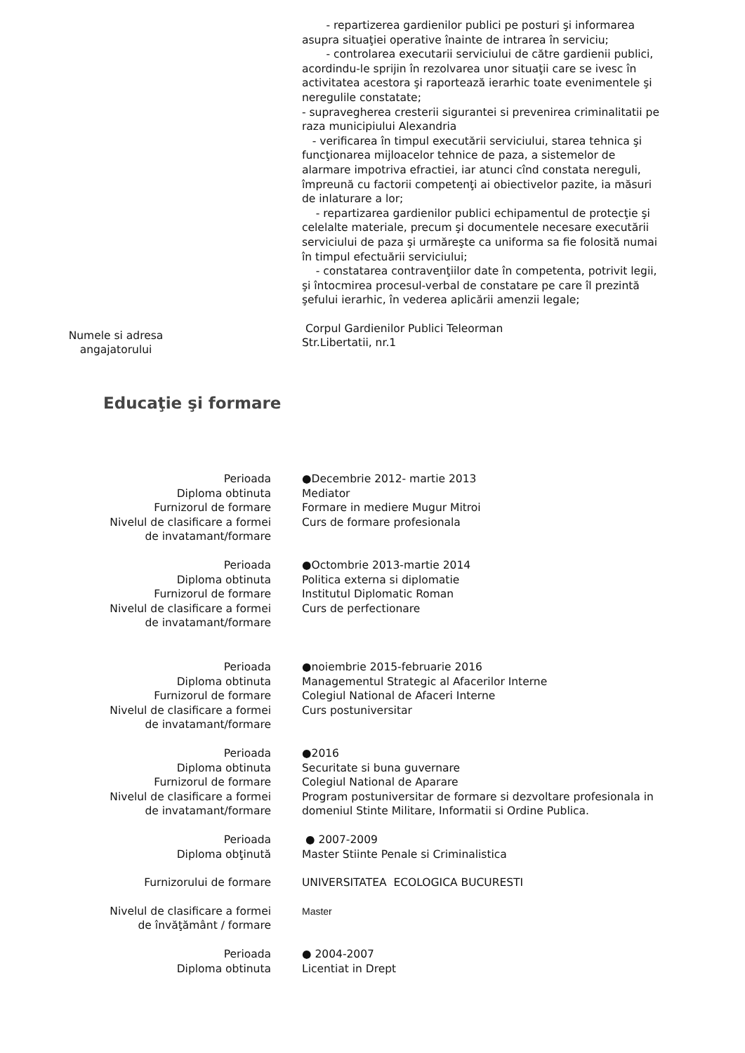- repartizerea gardienilor publici pe posturi şi informarea asupra situaţiei operative înainte de intrarea în serviciu;
- controlarea executarii serviciului de către gardienii publici, acordindu-le sprijin în rezolvarea unor situaţii care se ivesc în activitatea acestora şi raportează ierarhic toate evenimentele şi neregulile constatate;
- supravegherea cresterii sigurantei si prevenirea criminalitatii pe raza municipiului Alexandria
- verificarea în timpul executării serviciului, starea tehnica şi funcţionarea mijloacelor tehnice de paza, a sistemelor de alarmare impotriva efractiei, iar atunci cînd constata nereguli, împreună cu factorii competenţi ai obiectivelor pazite, ia măsuri de inlaturare a lor;
- repartizarea gardienilor publici echipamentul de protecţie şi celelalte materiale, precum şi documentele necesare executării serviciului de paza şi urmăreşte ca uniforma sa fie folosită numai în timpul efectuării serviciului;
- constatarea contravenţiilor date în competenta, potrivit legii, şi întocmirea procesul-verbal de constatare pe care îl prezintă şefului ierarhic, în vederea aplicării amenzii legale;
Numele si adresa
angajatorului
Corpul Gardienilor Publici Teleorman
Str.Libertatii, nr.1
Educaţie şi formare
Perioada
Diploma obtinuta
Furnizorul de formare
Nivelul de clasificare a formei
de invatamant/formare
●Decembrie 2012- martie 2013
Mediator
Formare in mediere Mugur Mitroi
Curs de formare profesionala
Perioada
Diploma obtinuta
Furnizorul de formare
Nivelul de clasificare a formei
de invatamant/formare
●Octombrie 2013-martie 2014
Politica externa si diplomatie
Institutul Diplomatic Roman
Curs de perfectionare
Perioada
Diploma obtinuta
Furnizorul de formare
Nivelul de clasificare a formei
de invatamant/formare
●noiembrie 2015-februarie 2016
Managementul Strategic al Afacerilor Interne
Colegiul National de Afaceri Interne
Curs postuniversitar
Perioada
Diploma obtinuta
Furnizorul de formare
Nivelul de clasificare a formei
de invatamant/formare
●2016
Securitate si buna guvernare
Colegiul National de Aparare
Program postuniversitar de formare si dezvoltare profesionala in domeniul Stinte Militare, Informatii si Ordine Publica.
Perioada
Diploma obţinută
● 2007-2009
Master Stiinte Penale si Criminalistica
Furnizorului de formare UNIVERSITATEA ECOLOGICA BUCURESTI
Nivelul de clasificare a formei
de învăţământ / formare
Master
Perioada
Diploma obtinuta
● 2004-2007
Licentiat in Drept